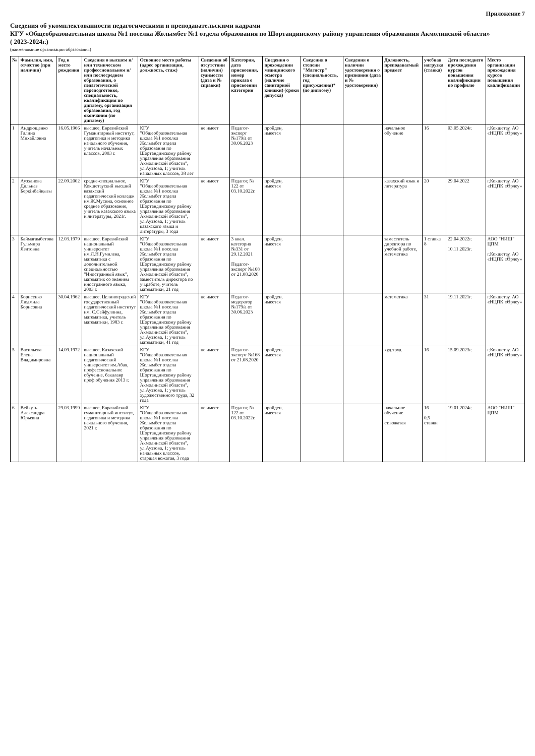Приложение 7
Сведения об укомплектованности педагогическими и преподавательскими кадрами
КГУ «Общеобразовательная школа №1 поселка Жолымбет №1 отдела образования по Шортандинскому району управления образования Акмолинской области»
( 2023-2024г.)
(наименование организации образования)
| № | Фамилия, имя, отчество (при наличии) | Год и место рождения | Сведения о высшем и/или техническом профессиональном и/или послесреднем образовании, о педагогической переподготовке, специальность, квалификация по диплому, организация образования, год окончания (по диплому) | Основное место работы (адрес организации, должность, стаж) | Сведения об отсутствии (наличии) судимости (дата и № справки) | Категория, дата присвоения, номер приказа о присвоении категории | Сведения о прохождении медицинского осмотра (наличие санитарной книжки) (сроки допуска) | Сведения о степени "Магистр" (специальность, год присуждения)* (по диплому) | Сведения о наличии удостоверения о признании (дата и № удостоверения) | Должность, преподаваемый предмет | учебная нагрузка (ставка) | Дата последнего прохождения курсов повышения квалификации по профилю | Место организации прохождения курсов повышения квалификации |
| --- | --- | --- | --- | --- | --- | --- | --- | --- | --- | --- | --- | --- | --- |
| 1 | Андрющенко Галина Михайловна | 16.05.1966 | высшее, Евразийский Гуманитарный институт, педагогика и методика начального обучения, учитель начальных классов, 2003 г. | КГУ "Общеобразовательная школа №1 поселка Жолымбет отдела образования по Шортандинскому району управления образования Акмолинской области", ул.Ауэзова, 1; учитель начальных классов, 38 лет | не имеет | Педагог-эксперт №179/а от 30.06.2023 | пройден, имеется | | | начальное обучение | 16 | 03.05.2024г. | г.Кокшетау, АО «НЦПК «Өрлеу» |
| 2 | Аузханова Дильназ Беркінбайқызы | 22.09.2002 | средне-специальное, Кокшетауский высший казахский педагогический колледж им.Ж.Мусина, основное среднее образование, учитель казахского языка и литературы, 2021г. | КГУ "Общеобразовательная школа №1 поселка Жолымбет отдела образования по Шортандинскому району управления образования Акмолинской области", ул.Ауэзова, 1; учитель казахского языка и литературы, 3 года | не имеет | Педагог, № 122 от 03.10.2022г. | пройден, имеется | | | казахский язык и литература | 20 | 29.04.2022 | г.Кокшетау, АО «НЦПК «Өрлеу» |
| 3 | Баймагамбетова Гульмира Язитовна | 12.03.1979 | высшее, Евразийский национальный университет им.Л.Н.Гумилева, математика с дополнительной специальностью "Иностранный язык", математик со знанием иностранного языка, 2003 г. | КГУ "Общеобразовательная школа №1 поселка Жолымбет отдела образования по Шортандинскому району управления образования Акмолинской области", заместитель директора по уч.работе, учитель математики, 21 год | не имеет | 3 квал. категория №331 от 29.12.2021 Педагог-эксперт №168 от 21.08.2020 | пройден, имеется | | | заместитель директора по учебной работе, математика | 1 ставка 8 | 22.04.2022г. 10.11.2023г. | АОО "НИШ" ЦПМ г.Кокшетау, АО «НЦПК «Өрлеу» |
| 4 | Борисенко Людмила Борисовна | 30.04.1962 | высшее, Целиноградский государственный педагогический институт им. С.Сейфуллина, математика, учитель математики, 1983 г. | КГУ "Общеобразовательная школа №1 поселка Жолымбет отдела образования по Шортандинскому району управления образования Акмолинской области", ул.Ауэзова, 1; учитель математики, 41 год | не имеет | Педагог-модератор №179/а от 30.06.2023 | пройден, имеется | | | математика | 31 | 19.11.2021г. | г.Кокшетау, АО «НЦПК «Өрлеу» |
| 5 | Васильева Елена Владимировна | 14.09.1972 | высшее, Казахский национальный педагогический университет им.Абая, профессиональное обучение, бакалавр проф.обучения 2013 г. | КГУ "Общеобразовательная школа №1 поселка Жолымбет отдела образования по Шортандинскому району управления образования Акмолинской области", ул.Ауэзова, 1; учитель художественного труда, 32 года | не имеет | Педагог-эксперт №168 от 21.08.2020 | пройден, имеется | | | худ.труд | 16 | 15.09.2023г. | г.Кокшетау, АО «НЦПК «Өрлеу» |
| 6 | Вейкуть Александра Юрьевна | 29.03.1999 | высшее, Евразийский гуманитарный институт, педагогика и методика начального обучения, 2021 г. | КГУ "Общеобразовательная школа №1 поселка Жолымбет отдела образования по Шортандинскому району управления образования Акмолинской области", ул.Ауэзова, 1; учитель начальных классов, старшая вожатая, 3 года | не имеет | Педагог, № 122 от 03.10.2022г. | пройден, имеется | | | начальное обучение ст.вожатая | 16 0,5 ставки | 19.01.2024г. | АОО "НИШ" ЦПМ |